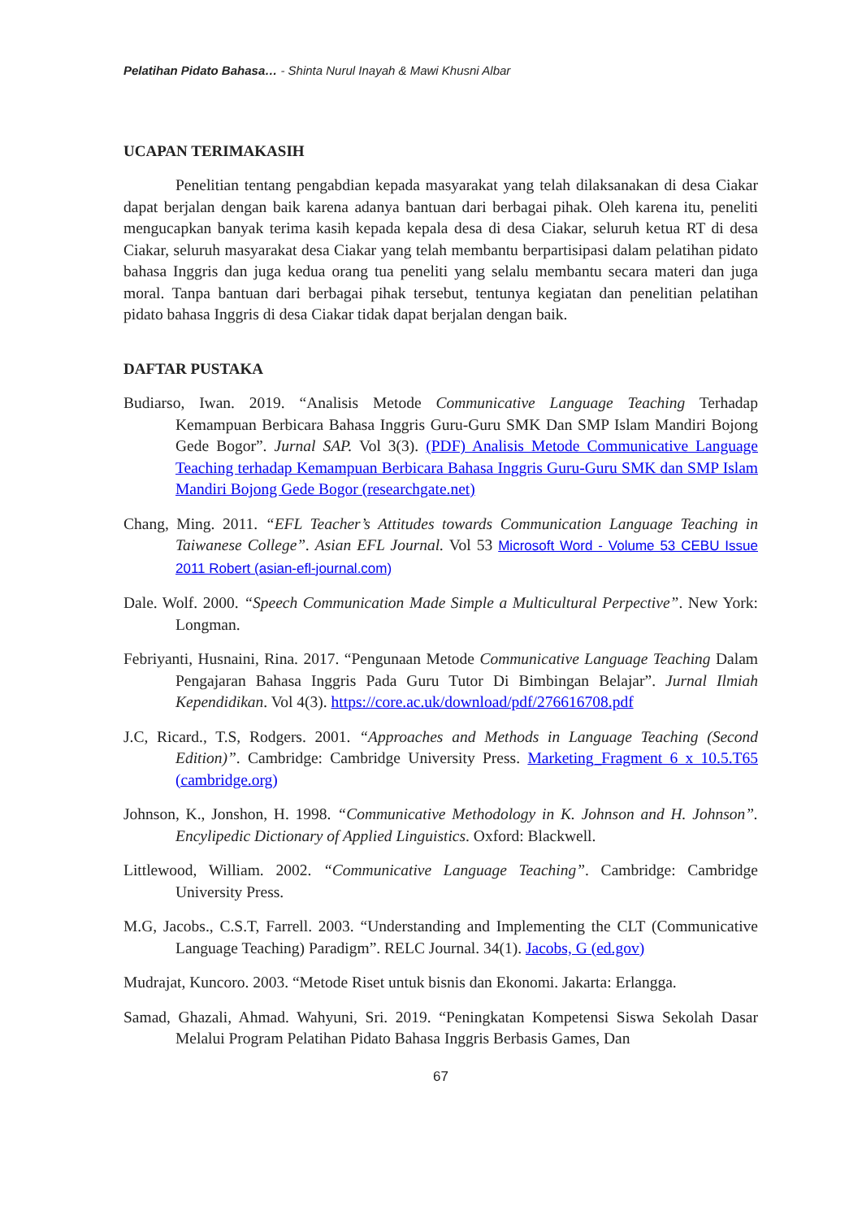Pelatihan Pidato Bahasa… - Shinta Nurul Inayah & Mawi Khusni Albar
UCAPAN TERIMAKASIH
Penelitian tentang pengabdian kepada masyarakat yang telah dilaksanakan di desa Ciakar dapat berjalan dengan baik karena adanya bantuan dari berbagai pihak. Oleh karena itu, peneliti mengucapkan banyak terima kasih kepada kepala desa di desa Ciakar, seluruh ketua RT di desa Ciakar, seluruh masyarakat desa Ciakar yang telah membantu berpartisipasi dalam pelatihan pidato bahasa Inggris dan juga kedua orang tua peneliti yang selalu membantu secara materi dan juga moral. Tanpa bantuan dari berbagai pihak tersebut, tentunya kegiatan dan penelitian pelatihan pidato bahasa Inggris di desa Ciakar tidak dapat berjalan dengan baik.
DAFTAR PUSTAKA
Budiarso, Iwan. 2019. “Analisis Metode Communicative Language Teaching Terhadap Kemampuan Berbicara Bahasa Inggris Guru-Guru SMK Dan SMP Islam Mandiri Bojong Gede Bogor”. Jurnal SAP. Vol 3(3). (PDF) Analisis Metode Communicative Language Teaching terhadap Kemampuan Berbicara Bahasa Inggris Guru-Guru SMK dan SMP Islam Mandiri Bojong Gede Bogor (researchgate.net)
Chang, Ming. 2011. “EFL Teacher’s Attitudes towards Communication Language Teaching in Taiwanese College”. Asian EFL Journal. Vol 53 Microsoft Word - Volume 53 CEBU Issue 2011 Robert (asian-efl-journal.com)
Dale. Wolf. 2000. “Speech Communication Made Simple a Multicultural Perpective”. New York: Longman.
Febriyanti, Husnaini, Rina. 2017. “Pengunaan Metode Communicative Language Teaching Dalam Pengajaran Bahasa Inggris Pada Guru Tutor Di Bimbingan Belajar”. Jurnal Ilmiah Kependidikan. Vol 4(3). https://core.ac.uk/download/pdf/276616708.pdf
J.C, Ricard., T.S, Rodgers. 2001. “Approaches and Methods in Language Teaching (Second Edition)”. Cambridge: Cambridge University Press. Marketing_Fragment 6 x 10.5.T65 (cambridge.org)
Johnson, K., Jonshon, H. 1998. “Communicative Methodology in K. Johnson and H. Johnson”. Encylipedic Dictionary of Applied Linguistics. Oxford: Blackwell.
Littlewood, William. 2002. “Communicative Language Teaching”. Cambridge: Cambridge University Press.
M.G, Jacobs., C.S.T, Farrell. 2003. “Understanding and Implementing the CLT (Communicative Language Teaching) Paradigm”. RELC Journal. 34(1). Jacobs, G (ed.gov)
Mudrajat, Kuncoro. 2003. “Metode Riset untuk bisnis dan Ekonomi. Jakarta: Erlangga.
Samad, Ghazali, Ahmad. Wahyuni, Sri. 2019. “Peningkatan Kompetensi Siswa Sekolah Dasar Melalui Program Pelatihan Pidato Bahasa Inggris Berbasis Games, Dan
67